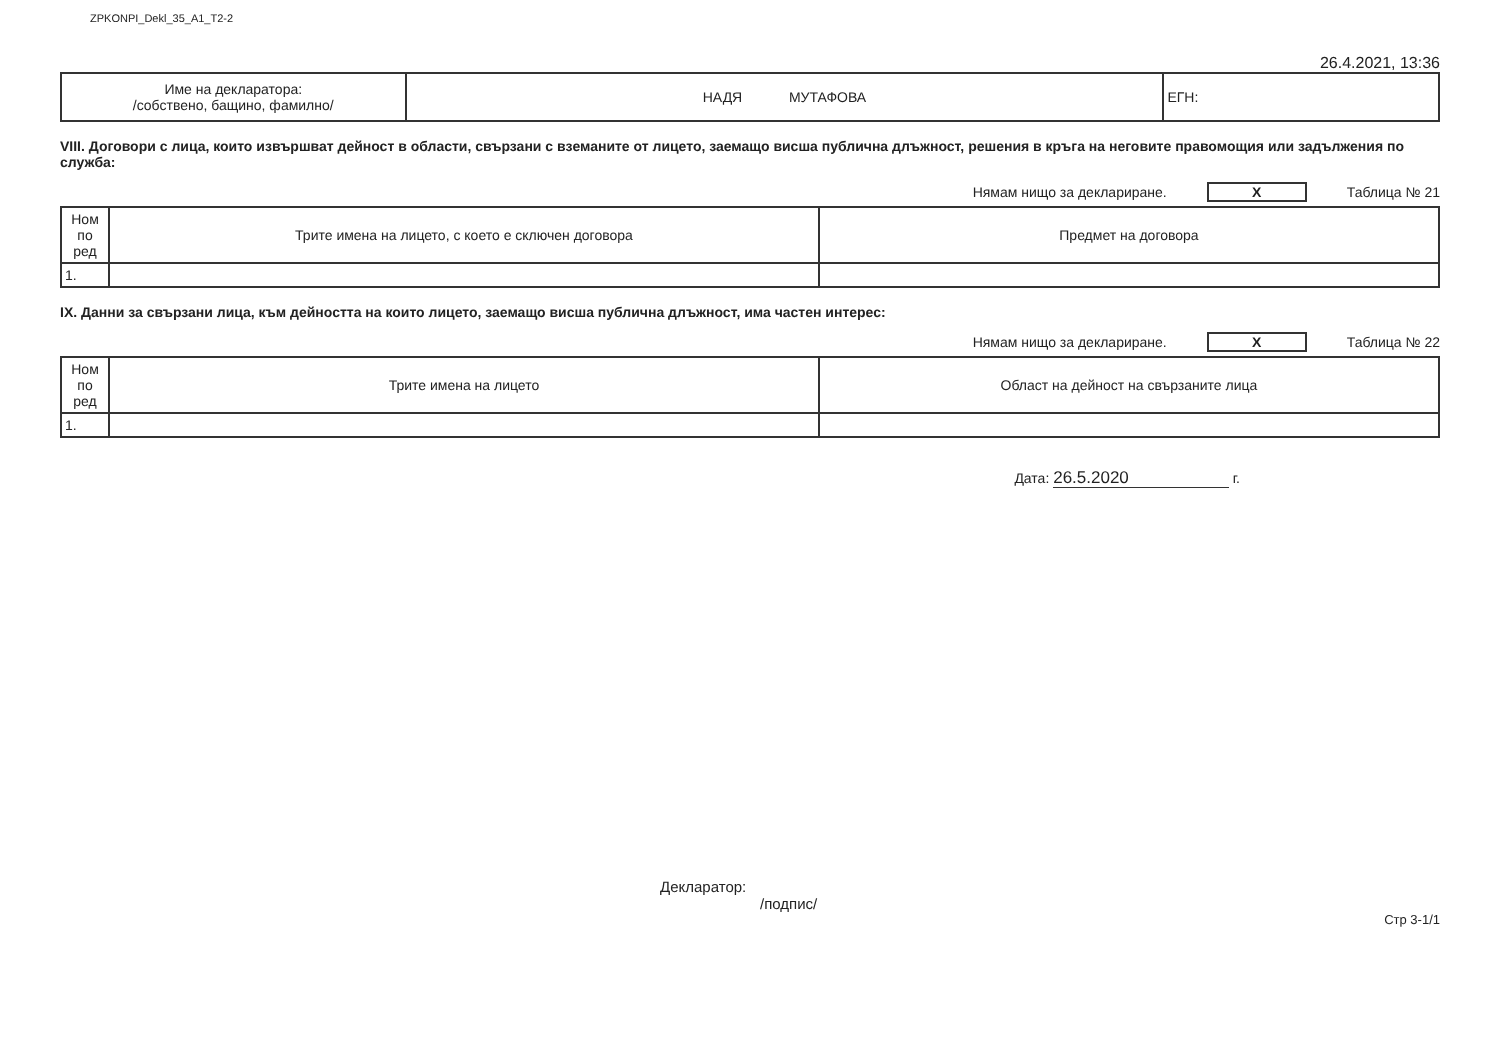ZPKONPI_Dekl_35_A1_T2-2
26.4.2021, 13:36
| Име на декларатора: /собствено, бащино, фамилно/ | НАДЯ МУТАФОВА | ЕГН: |
VIII. Договори с лица, които извършват дейност в области, свързани с вземаните от лицето, заемащо висша публична длъжност, решения в кръга на неговите правомощия или задължения по служба:
Нямам нищо за деклариране. X Таблица № 21
| Ном по ред | Трите имена на лицето, с което е сключен договора | Предмет на договора |
| --- | --- | --- |
| 1. | | |
IX. Данни за свързани лица, към дейността на които лицето, заемащо висша публична длъжност, има частен интерес:
Нямам нищо за деклариране. X Таблица № 22
| Ном по ред | Трите имена на лицето | Област на дейност на свързаните лица |
| --- | --- | --- |
| 1. | | |
Дата: 26.5.2020 г.
Декларатор:
/подпис/
Стр 3-1/1